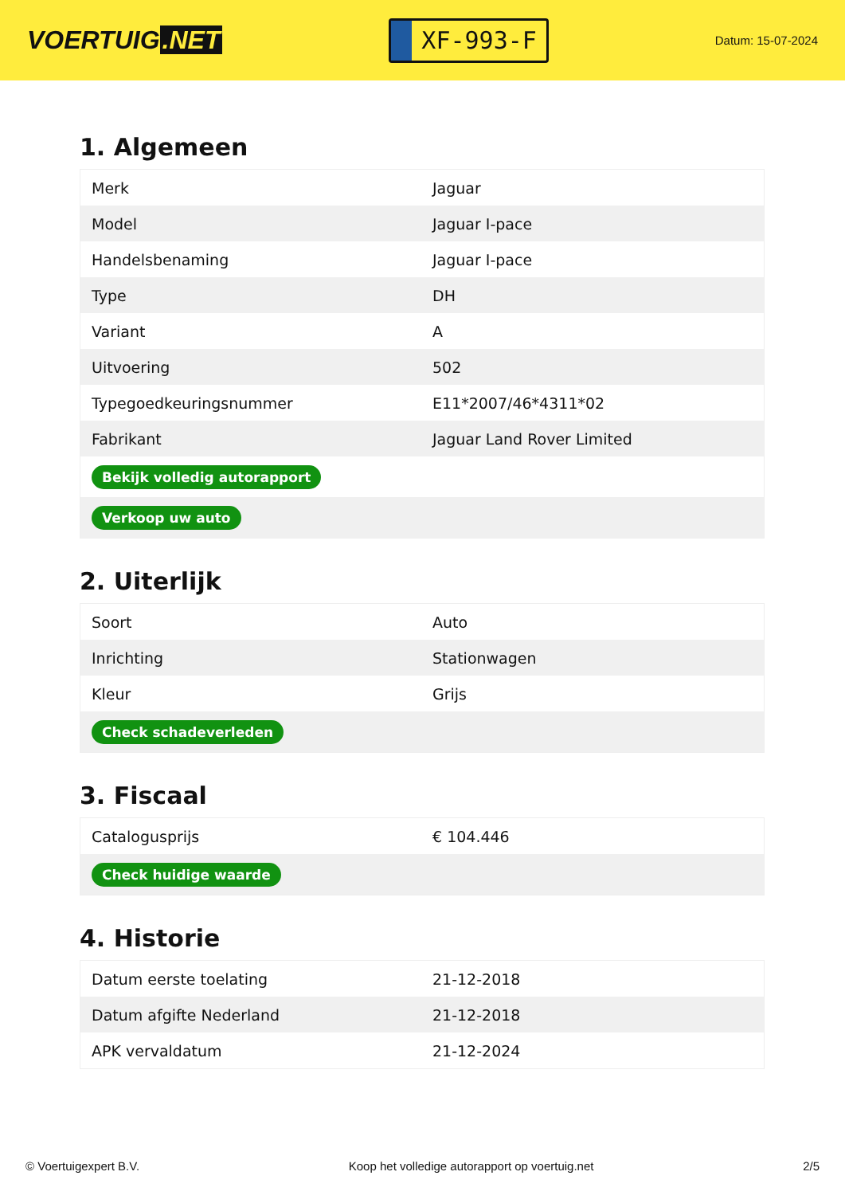VOERTUIG.NET
XF-993-F
Datum: 15-07-2024
1. Algemeen
| Merk | Jaguar |
| Model | Jaguar I-pace |
| Handelsbenaming | Jaguar I-pace |
| Type | DH |
| Variant | A |
| Uitvoering | 502 |
| Typegoedkeuringsnummer | E11*2007/46*4311*02 |
| Fabrikant | Jaguar Land Rover Limited |
| Bekijk volledig autorapport | |
| Verkoop uw auto | |
2. Uiterlijk
| Soort | Auto |
| Inrichting | Stationwagen |
| Kleur | Grijs |
| Check schadeverleden | |
3. Fiscaal
| Catalogusprijs | € 104.446 |
| Check huidige waarde | |
4. Historie
| Datum eerste toelating | 21-12-2018 |
| Datum afgifte Nederland | 21-12-2018 |
| APK vervaldatum | 21-12-2024 |
© Voertuigexpert B.V. Koop het volledige autorapport op voertuig.net 2/5